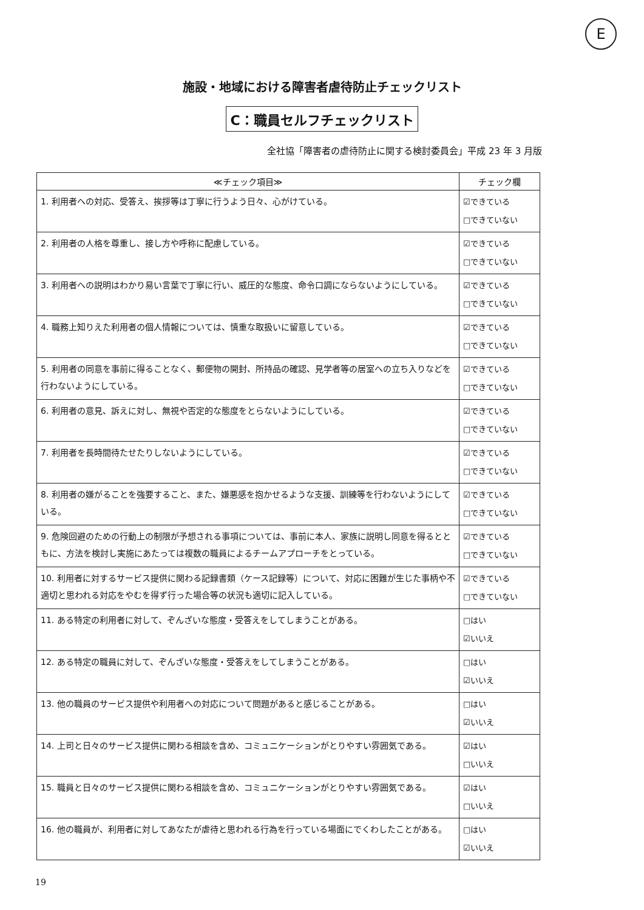E
施設・地域における障害者虐待防止チェックリスト
C：職員セルフチェックリスト
全社協「障害者の虐待防止に関する検討委員会」平成 23 年 3 月版
| ≪チェック項目≫ | チェック欄 |
| --- | --- |
| 1. 利用者への対応、受答え、挨拶等は丁寧に行うよう日々、心がけている。 | ☑できている □できていない |
| 2. 利用者の人格を尊重し、接し方や呼称に配慮している。 | ☑できている □できていない |
| 3. 利用者への説明はわかり易い言葉で丁寧に行い、威圧的な態度、命令口調にならないようにしている。 | ☑できている □できていない |
| 4. 職務上知りえた利用者の個人情報については、慎重な取扱いに留意している。 | ☑できている □できていない |
| 5. 利用者の同意を事前に得ることなく、郵便物の開封、所持品の確認、見学者等の居室への立ち入りなどを行わないようにしている。 | ☑できている □できていない |
| 6. 利用者の意見、訴えに対し、無視や否定的な態度をとらないようにしている。 | ☑できている □できていない |
| 7. 利用者を長時間待たせたりしないようにしている。 | ☑できている □できていない |
| 8. 利用者の嫌がることを強要すること、また、嫌悪感を抱かせるような支援、訓練等を行わないようにしている。 | ☑できている □できていない |
| 9. 危険回避のための行動上の制限が予想される事項については、事前に本人、家族に説明し同意を得るとともに、方法を検討し実施にあたっては複数の職員によるチームアプローチをとっている。 | ☑できている □できていない |
| 10. 利用者に対するサービス提供に関わる記録書類（ケース記録等）について、対応に困難が生じた事柄や不適切と思われる対応をやむを得ず行った場合等の状況も適切に記入している。 | ☑できている □できていない |
| 11. ある特定の利用者に対して、ぞんざいな態度・受答えをしてしまうことがある。 | □はい ☑いいえ |
| 12. ある特定の職員に対して、ぞんざいな態度・受答えをしてしまうことがある。 | □はい ☑いいえ |
| 13. 他の職員のサービス提供や利用者への対応について問題があると感じることがある。 | □はい ☑いいえ |
| 14. 上司と日々のサービス提供に関わる相談を含め、コミュニケーションがとりやすい雰囲気である。 | ☑はい □いいえ |
| 15. 職員と日々のサービス提供に関わる相談を含め、コミュニケーションがとりやすい雰囲気である。 | ☑はい □いいえ |
| 16. 他の職員が、利用者に対してあなたが虐待と思われる行為を行っている場面にでくわしたことがある。 | □はい ☑いいえ |
19